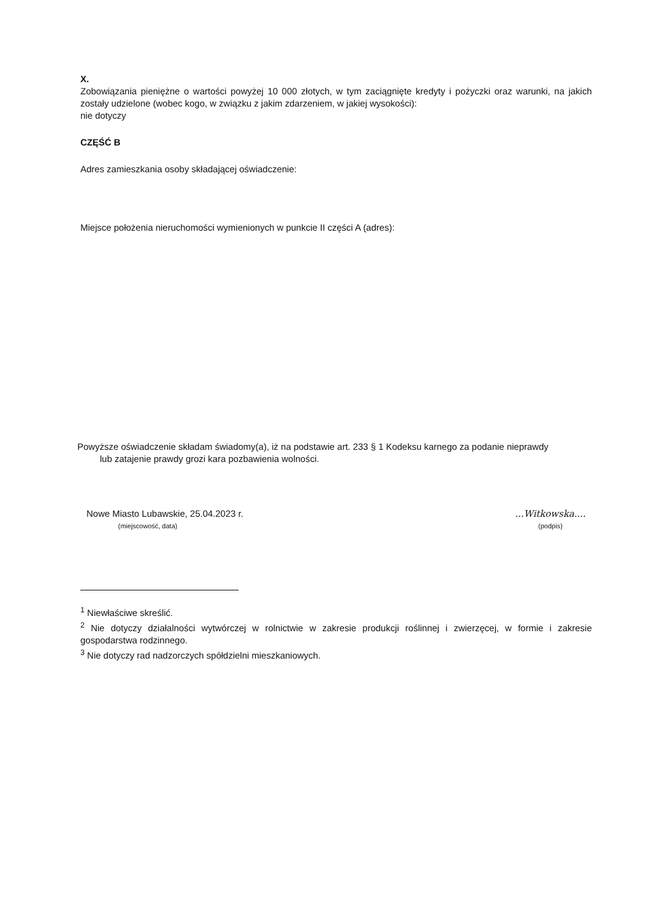X.
Zobowiązania pieniężne o wartości powyżej 10 000 złotych, w tym zaciągnięte kredyty i pożyczki oraz warunki, na jakich zostały udzielone (wobec kogo, w związku z jakim zdarzeniem, w jakiej wysokości):
nie dotyczy
CZĘŚĆ B
Adres zamieszkania osoby składającej oświadczenie:
Miejsce położenia nieruchomości wymienionych w punkcie II części A (adres):
Powyższe oświadczenie składam świadomy(a), iż na podstawie art. 233 § 1 Kodeksu karnego za podanie nieprawdy
lub zatajenie prawdy grozi kara pozbawienia wolności.
Nowe Miasto Lubawskie, 25.04.2023 r.
(miejscowość, data)
...Witkowska....
(podpis)
<sup>1</sup> Niewłaściwe skreślić.
<sup>2</sup> Nie dotyczy działalności wytwórczej w rolnictwie w zakresie produkcji roślinnej i zwierzęcej, w formie i zakresie gospodarstwa rodzinnego.
<sup>3</sup> Nie dotyczy rad nadzorczych spółdzielni mieszkaniowych.